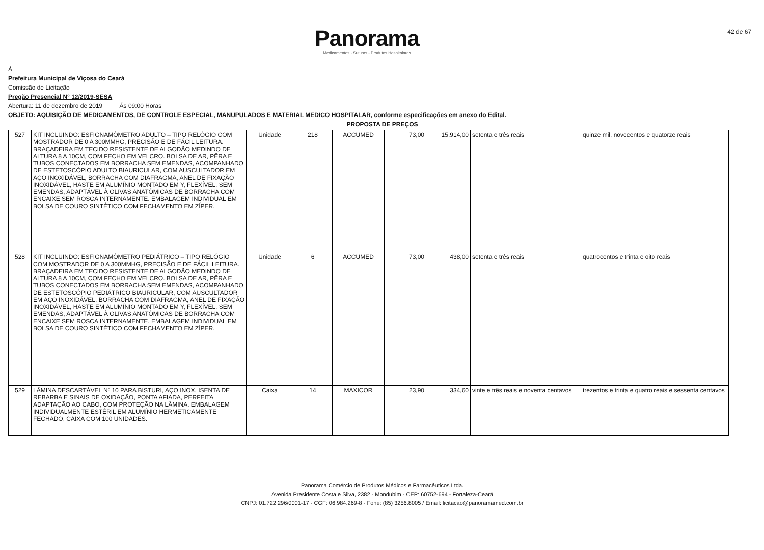42 de 67
Panorama
Medicamentos - Suturas - Produtos Hospitalares
Á
Prefeitura Municipal de Viçosa do Ceará
Comissão de Licitação
Pregão Presencial N° 12/2019-SESA
Abertura: 11 de dezembro de 2019 Ás 09:00 Horas
OBJETO: AQUISIÇÃO DE MEDICAMENTOS, DE CONTROLE ESPECIAL, MANUPULADOS E MATERIAL MEDICO HOSPITALAR, conforme especificações em anexo do Edital.
PROPOSTA DE PREÇOS
| 527 | KIT INCLUINDO: ESFIGNAMÔMETRO ADULTO – TIPO RELÓGIO COM MOSTRADOR DE 0 A 300MMHG, PRECISÃO E DE FÁCIL LEITURA. BRAÇADEIRA EM TECIDO RESISTENTE DE ALGODÃO MEDINDO DE ALTURA 8 A 10CM, COM FECHO EM VELCRO. BOLSA DE AR, PÊRA E TUBOS CONECTADOS EM BORRACHA SEM EMENDAS, ACOMPANHADO DE ESTETOSCÓPIO ADULTO BIAURICULAR, COM AUSCULTADOR EM AÇO INOXIDÁVEL, BORRACHA COM DIAFRAGMA, ANEL DE FIXAÇÃO INOXIDÁVEL, HASTE EM ALUMÍNIO MONTADO EM Y, FLEXÍVEL, SEM EMENDAS, ADAPTÁVEL À OLIVAS ANATÔMICAS DE BORRACHA COM ENCAIXE SEM ROSCA INTERNAMENTE. EMBALAGEM INDIVIDUAL EM BOLSA DE COURO SINTÉTICO COM FECHAMENTO EM ZÍPER. | Unidade | 218 | ACCUMED | 73,00 | 15.914,00 | setenta e três reais | quinze mil, novecentos e quatorze reais |
| 528 | KIT INCLUINDO: ESFIGNAMÔMETRO PEDIÁTRICO – TIPO RELÓGIO COM MOSTRADOR DE 0 A 300MMHG, PRECISÃO E DE FÁCIL LEITURA. BRAÇADEIRA EM TECIDO RESISTENTE DE ALGODÃO MEDINDO DE ALTURA 8 A 10CM, COM FECHO EM VELCRO. BOLSA DE AR, PÊRA E TUBOS CONECTADOS EM BORRACHA SEM EMENDAS, ACOMPANHADO DE ESTETOSCÓPIO PEDIÁTRICO BIAURICULAR, COM AUSCULTADOR EM AÇO INOXIDÁVEL, BORRACHA COM DIAFRAGMA, ANEL DE FIXAÇÃO INOXIDÁVEL, HASTE EM ALUMÍNIO MONTADO EM Y, FLEXÍVEL, SEM EMENDAS, ADAPTÁVEL À OLIVAS ANATÔMICAS DE BORRACHA COM ENCAIXE SEM ROSCA INTERNAMENTE. EMBALAGEM INDIVIDUAL EM BOLSA DE COURO SINTÉTICO COM FECHAMENTO EM ZÍPER. | Unidade | 6 | ACCUMED | 73,00 | 438,00 | setenta e três reais | quatrocentos e trinta e oito reais |
| 529 | LÂMINA DESCARTÁVEL Nº 10 PARA BISTURI, AÇO INOX, ISENTA DE REBARBA E SINAIS DE OXIDAÇÃO, PONTA AFIADA, PERFEITA ADAPTAÇÃO AO CABO, COM PROTEÇÃO NA LÂMINA. EMBALAGEM INDIVIDUALMENTE ESTÉRIL EM ALUMÍNIO HERMETICAMENTE FECHADO, CAIXA COM 100 UNIDADES. | Caixa | 14 | MAXICOR | 23,90 | 334,60 | vinte e três reais e noventa centavos | trezentos e trinta e quatro reais e sessenta centavos |
Panorama Comércio de Produtos Médicos e Farmacêuticos Ltda.
Avenida Presidente Costa e Silva, 2382 - Mondubim - CEP: 60752-694 - Fortaleza-Ceará
CNPJ: 01.722.296/0001-17 - CGF: 06.984.269-8 - Fone: (85) 3256.8005 / Email: licitacao@panoramamed.com.br